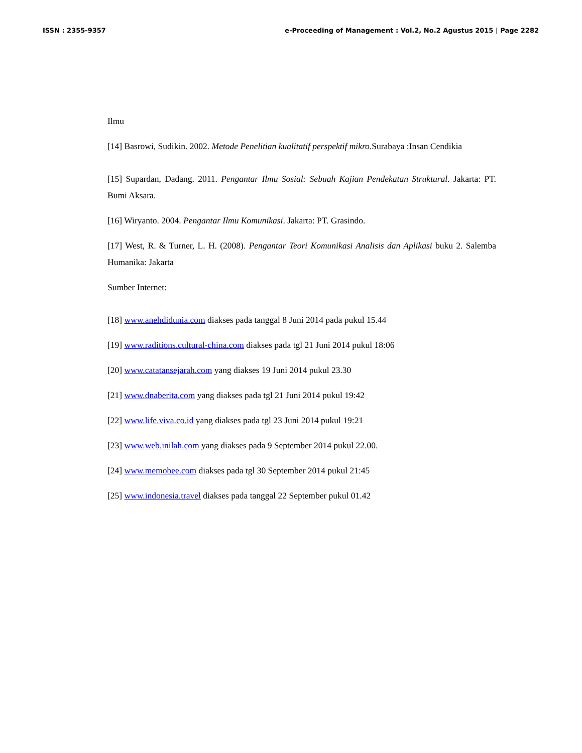ISSN : 2355-9357 e-Proceeding of Management : Vol.2, No.2 Agustus 2015 | Page 2282
Ilmu
[14] Basrowi, Sudikin. 2002. Metode Penelitian kualitatif perspektif mikro. Surabaya :Insan Cendikia
[15] Supardan, Dadang. 2011. Pengantar Ilmu Sosial: Sebuah Kajian Pendekatan Struktural. Jakarta: PT. Bumi Aksara.
[16] Wiryanto. 2004. Pengantar Ilmu Komunikasi. Jakarta: PT. Grasindo.
[17] West, R. & Turner, L. H. (2008). Pengantar Teori Komunikasi Analisis dan Aplikasi buku 2. Salemba Humanika: Jakarta
Sumber Internet:
[18] www.anehdidunia.com diakses pada tanggal 8 Juni 2014 pada pukul 15.44
[19] www.raditions.cultural-china.com diakses pada tgl 21 Juni 2014 pukul 18:06
[20] www.catatansejarah.com yang diakses 19 Juni 2014 pukul 23.30
[21] www.dnaberita.com yang diakses pada tgl 21 Juni 2014 pukul 19:42
[22] www.life.viva.co.id yang diakses pada tgl 23 Juni 2014 pukul 19:21
[23] www.web.inilah.com yang diakses pada 9 September 2014 pukul 22.00.
[24] www.memobee.com diakses pada tgl 30 September 2014 pukul 21:45
[25] www.indonesia.travel diakses pada tanggal 22 September pukul 01.42